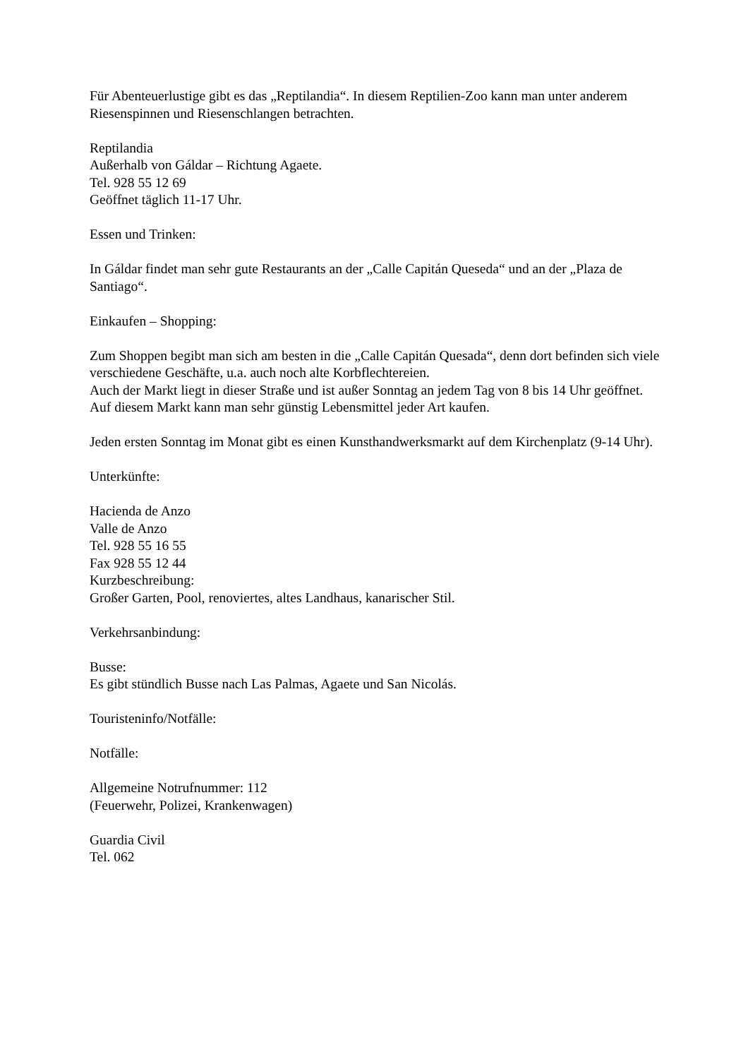Für Abenteuerlustige gibt es das „Reptilandia“. In diesem Reptilien-Zoo kann man unter anderem Riesenspinnen und Riesenschlangen betrachten.
Reptilandia
Außerhalb von Gáldar – Richtung Agaete.
Tel. 928 55 12 69
Geöffnet täglich 11-17 Uhr.
Essen und Trinken:
In Gáldar findet man sehr gute Restaurants an der „Calle Capitán Queseda“ und an der „Plaza de Santiago“.
Einkaufen – Shopping:
Zum Shoppen begibt man sich am besten in die „Calle Capitán Quesada“, denn dort befinden sich viele verschiedene Geschäfte, u.a. auch noch alte Korbflechtereien.
Auch der Markt liegt in dieser Straße und ist außer Sonntag an jedem Tag von 8 bis 14 Uhr geöffnet. Auf diesem Markt kann man sehr günstig Lebensmittel jeder Art kaufen.
Jeden ersten Sonntag im Monat gibt es einen Kunsthandwerksmarkt auf dem Kirchenplatz (9-14 Uhr).
Unterkünfte:
Hacienda de Anzo
Valle de Anzo
Tel. 928 55 16 55
Fax 928 55 12 44
Kurzbeschreibung:
Großer Garten, Pool, renoviertes, altes Landhaus, kanarischer Stil.
Verkehrsanbindung:
Busse:
Es gibt stündlich Busse nach Las Palmas, Agaete und San Nicolás.
Touristeninfo/Notfälle:
Notfälle:
Allgemeine Notrufnummer: 112
(Feuerwehr, Polizei, Krankenwagen)
Guardia Civil
Tel. 062